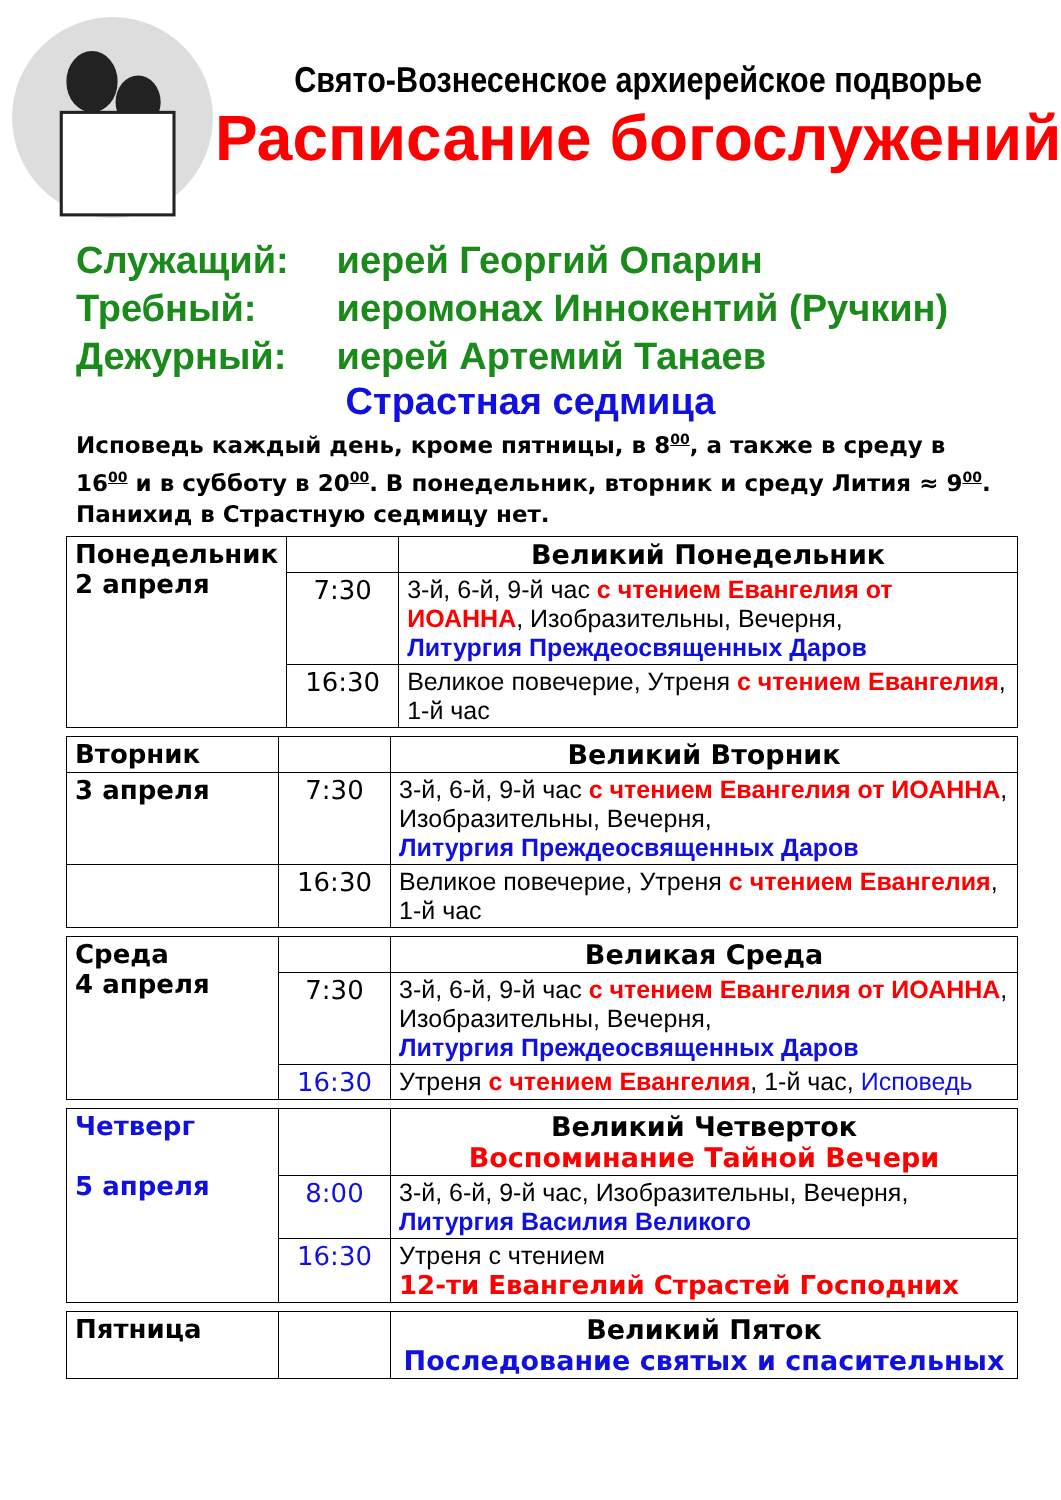Свято-Вознесенское архиерейское подворье
Расписание богослужений
Служащий: иерей Георгий Опарин
Требный: иеромонах Иннокентий (Ручкин)
Дежурный: иерей Артемий Танаев
Страстная седмица
Исповедь каждый день, кроме пятницы, в 8<sup>00</sup>, а также в среду в 16<sup>00</sup> и в субботу в 20<sup>00</sup>. В понедельник, вторник и среду Лития ≈ 9<sup>00</sup>. Панихид в Страстную седмицу нет.
| Понедельник 2 апреля | | Великий Понедельник |
| | 7:30 | 3-й, 6-й, 9-й час с чтением Евангелия от ИОАННА , Изобразительны, Вечерня, Литургия Преждеосвященных Даров |
| | 16:30 | Великое повечерие, Утреня с чтением Евангелия , 1-й час |
| Вторник | | Великий Вторник |
| 3 апреля | 7:30 | 3-й, 6-й, 9-й час с чтением Евангелия от ИОАННА , Изобразительны, Вечерня, Литургия Преждеосвященных Даров |
| | 16:30 | Великое повечерие, Утреня с чтением Евангелия , 1-й час |
| Среда 4 апреля | | Великая Среда |
| | 7:30 | 3-й, 6-й, 9-й час с чтением Евангелия от ИОАННА , Изобразительны, Вечерня, Литургия Преждеосвященных Даров |
| | 16:30 | Утреня с чтением Евангелия , 1-й час, Исповедь |
| Четверг 5 апреля | | Великий Четверток Воспоминание Тайной Вечери |
| | 8:00 | 3-й, 6-й, 9-й час, Изобразительны, Вечерня, Литургия Василия Великого |
| | 16:30 | Утреня с чтением 12-ти Евангелий Страстей Господних |
| Пятница | | Великий Пяток Последование святых и спасительных |